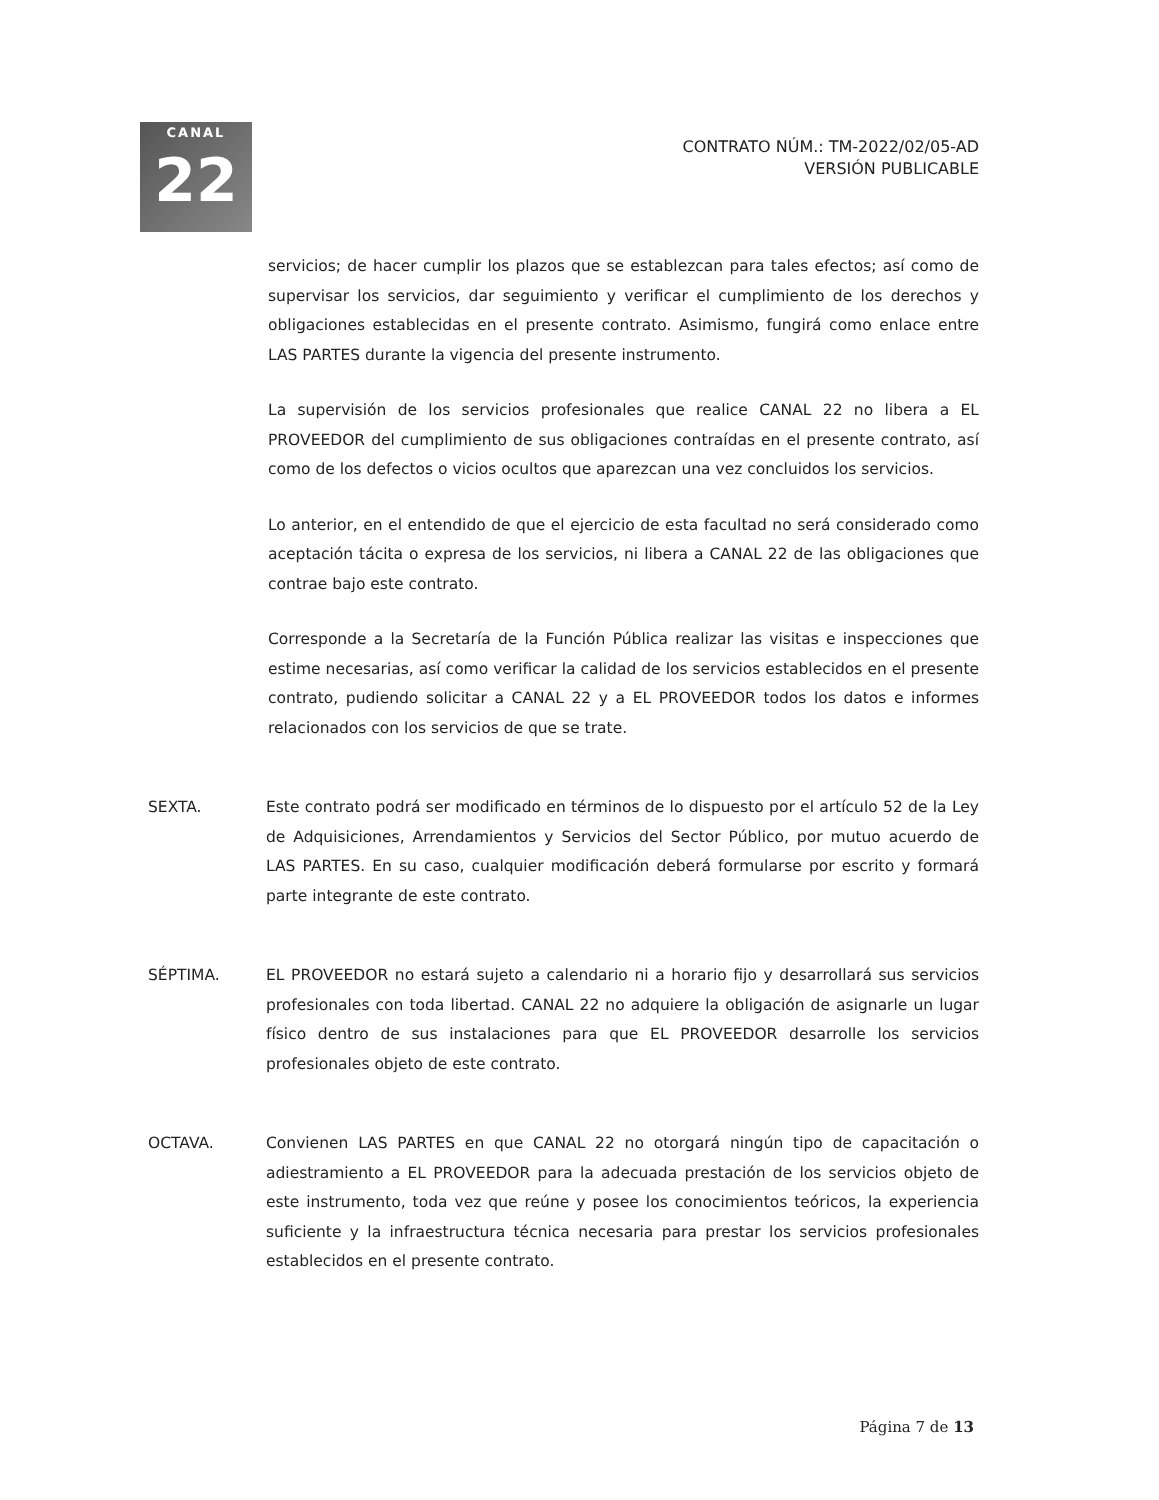CANAL
22
CONTRATO NÚM.: TM-2022/02/05-AD
VERSIÓN PUBLICABLE
servicios; de hacer cumplir los plazos que se establezcan para tales efectos; así como de supervisar los servicios, dar seguimiento y verificar el cumplimiento de los derechos y obligaciones establecidas en el presente contrato. Asimismo, fungirá como enlace entre LAS PARTES durante la vigencia del presente instrumento.
La supervisión de los servicios profesionales que realice CANAL 22 no libera a EL PROVEEDOR del cumplimiento de sus obligaciones contraídas en el presente contrato, así como de los defectos o vicios ocultos que aparezcan una vez concluidos los servicios.
Lo anterior, en el entendido de que el ejercicio de esta facultad no será considerado como aceptación tácita o expresa de los servicios, ni libera a CANAL 22 de las obligaciones que contrae bajo este contrato.
Corresponde a la Secretaría de la Función Pública realizar las visitas e inspecciones que estime necesarias, así como verificar la calidad de los servicios establecidos en el presente contrato, pudiendo solicitar a CANAL 22 y a EL PROVEEDOR todos los datos e informes relacionados con los servicios de que se trate.
SEXTA. Este contrato podrá ser modificado en términos de lo dispuesto por el artículo 52 de la Ley de Adquisiciones, Arrendamientos y Servicios del Sector Público, por mutuo acuerdo de LAS PARTES. En su caso, cualquier modificación deberá formularse por escrito y formará parte integrante de este contrato.
SÉPTIMA. EL PROVEEDOR no estará sujeto a calendario ni a horario fijo y desarrollará sus servicios profesionales con toda libertad. CANAL 22 no adquiere la obligación de asignarle un lugar físico dentro de sus instalaciones para que EL PROVEEDOR desarrolle los servicios profesionales objeto de este contrato.
OCTAVA. Convienen LAS PARTES en que CANAL 22 no otorgará ningún tipo de capacitación o adiestramiento a EL PROVEEDOR para la adecuada prestación de los servicios objeto de este instrumento, toda vez que reúne y posee los conocimientos teóricos, la experiencia suficiente y la infraestructura técnica necesaria para prestar los servicios profesionales establecidos en el presente contrato.
Página 7 de 13